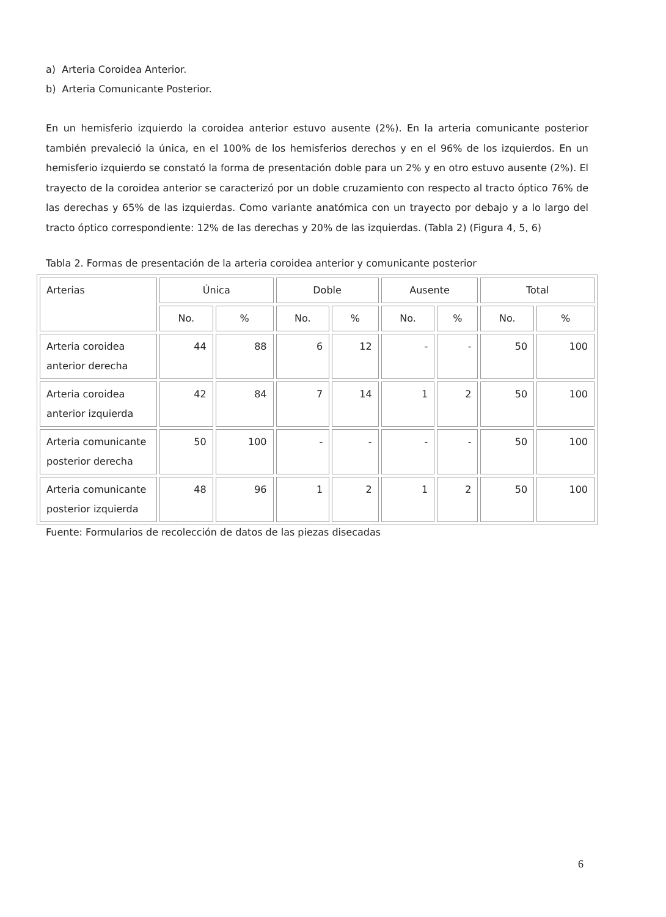a) Arteria Coroidea Anterior.
b) Arteria Comunicante Posterior.
En un hemisferio izquierdo la coroidea anterior estuvo ausente (2%). En la arteria comunicante posterior también prevaleció la única, en el 100% de los hemisferios derechos y en el 96% de los izquierdos. En un hemisferio izquierdo se constató la forma de presentación doble para un 2% y en otro estuvo ausente (2%). El trayecto de la coroidea anterior se caracterizó por un doble cruzamiento con respecto al tracto óptico 76% de las derechas y 65% de las izquierdas. Como variante anatómica con un trayecto por debajo y a lo largo del tracto óptico correspondiente: 12% de las derechas y 20% de las izquierdas. (Tabla 2) (Figura 4, 5, 6)
Tabla 2. Formas de presentación de la arteria coroidea anterior y comunicante posterior
| Arterias | Única | | Doble | | Ausente | | Total | |
| --- | --- | --- | --- | --- | --- | --- | --- | --- |
| | No. | % | No. | % | No. | % | No. | % |
| Arteria coroidea anterior derecha | 44 | 88 | 6 | 12 | - | - | 50 | 100 |
| Arteria coroidea anterior izquierda | 42 | 84 | 7 | 14 | 1 | 2 | 50 | 100 |
| Arteria comunicante posterior derecha | 50 | 100 | - | - | - | - | 50 | 100 |
| Arteria comunicante posterior izquierda | 48 | 96 | 1 | 2 | 1 | 2 | 50 | 100 |
Fuente: Formularios de recolección de datos de las piezas disecadas
6